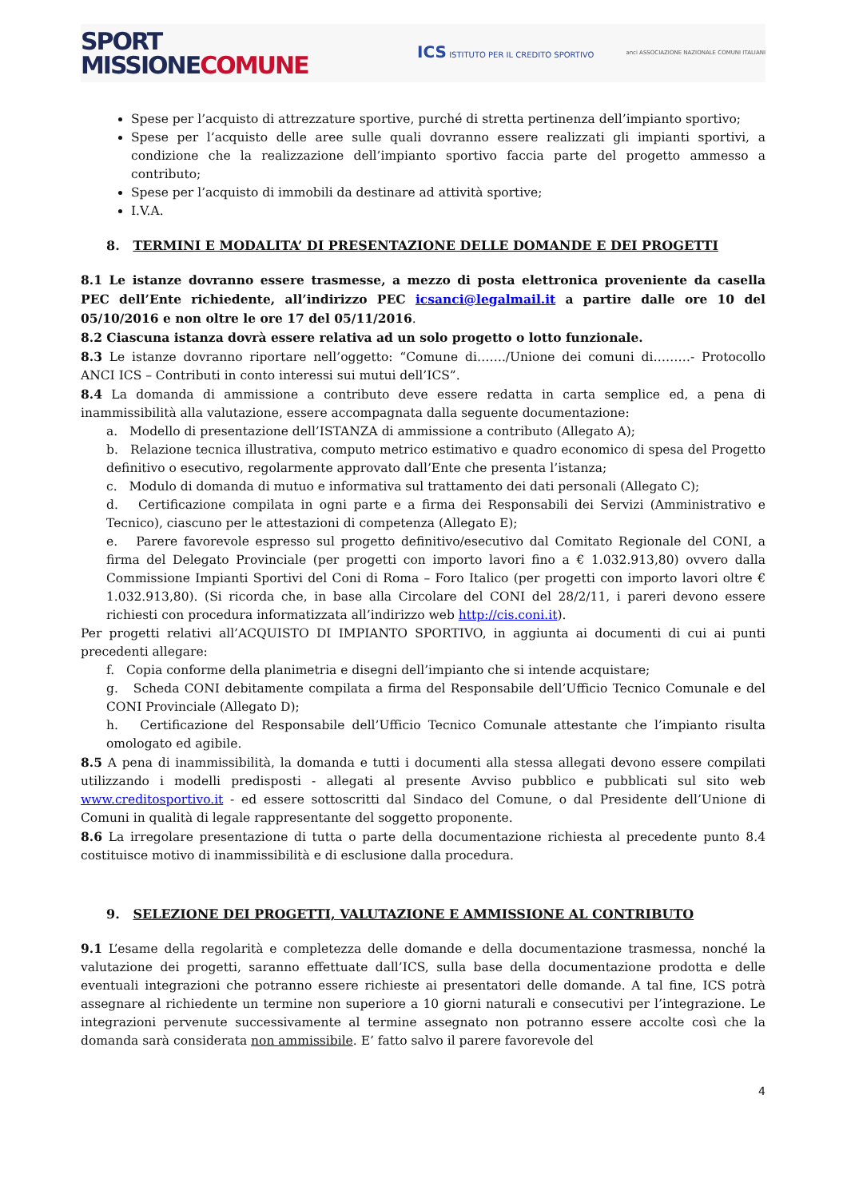SPORT
MISSIONE COMUNE
ICS ISTITUTO PER IL CREDITO SPORTIVO anci ASSOCIAZIONE NAZIONALE COMUNI ITALIANI
Spese per l’acquisto di attrezzature sportive, purché di stretta pertinenza dell’impianto sportivo;
Spese per l’acquisto delle aree sulle quali dovranno essere realizzati gli impianti sportivi, a condizione che la realizzazione dell’impianto sportivo faccia parte del progetto ammesso a contributo;
Spese per l’acquisto di immobili da destinare ad attività sportive;
I.V.A.
8. TERMINI E MODALITA’ DI PRESENTAZIONE DELLE DOMANDE E DEI PROGETTI
8.1 Le istanze dovranno essere trasmesse, a mezzo di posta elettronica proveniente da casella PEC dell’Ente richiedente, all’indirizzo PEC icsanci@legalmail.it a partire dalle ore 10 del 05/10/2016 e non oltre le ore 17 del 05/11/2016.
8.2 Ciascuna istanza dovrà essere relativa ad un solo progetto o lotto funzionale.
8.3 Le istanze dovranno riportare nell’oggetto: “Comune di……./Unione dei comuni di………- Protocollo ANCI ICS – Contributi in conto interessi sui mutui dell’ICS”.
8.4 La domanda di ammissione a contributo deve essere redatta in carta semplice ed, a pena di inammissibilità alla valutazione, essere accompagnata dalla seguente documentazione:
a. Modello di presentazione dell’ISTANZA di ammissione a contributo (Allegato A);
b. Relazione tecnica illustrativa, computo metrico estimativo e quadro economico di spesa del Progetto definitivo o esecutivo, regolarmente approvato dall’Ente che presenta l’istanza;
c. Modulo di domanda di mutuo e informativa sul trattamento dei dati personali (Allegato C);
d. Certificazione compilata in ogni parte e a firma dei Responsabili dei Servizi (Amministrativo e Tecnico), ciascuno per le attestazioni di competenza (Allegato E);
e. Parere favorevole espresso sul progetto definitivo/esecutivo dal Comitato Regionale del CONI, a firma del Delegato Provinciale (per progetti con importo lavori fino a € 1.032.913,80) ovvero dalla Commissione Impianti Sportivi del Coni di Roma – Foro Italico (per progetti con importo lavori oltre € 1.032.913,80). (Si ricorda che, in base alla Circolare del CONI del 28/2/11, i pareri devono essere richiesti con procedura informatizzata all’indirizzo web http://cis.coni.it).
Per progetti relativi all’ACQUISTO DI IMPIANTO SPORTIVO, in aggiunta ai documenti di cui ai punti precedenti allegare:
f. Copia conforme della planimetria e disegni dell’impianto che si intende acquistare;
g. Scheda CONI debitamente compilata a firma del Responsabile dell’Ufficio Tecnico Comunale e del CONI Provinciale (Allegato D);
h. Certificazione del Responsabile dell’Ufficio Tecnico Comunale attestante che l’impianto risulta omologato ed agibile.
8.5 A pena di inammissibilità, la domanda e tutti i documenti alla stessa allegati devono essere compilati utilizzando i modelli predisposti - allegati al presente Avviso pubblico e pubblicati sul sito web www.creditosportivo.it - ed essere sottoscritti dal Sindaco del Comune, o dal Presidente dell’Unione di Comuni in qualità di legale rappresentante del soggetto proponente.
8.6 La irregolare presentazione di tutta o parte della documentazione richiesta al precedente punto 8.4 costituisce motivo di inammissibilità e di esclusione dalla procedura.
9. SELEZIONE DEI PROGETTI, VALUTAZIONE E AMMISSIONE AL CONTRIBUTO
9.1 L’esame della regolarità e completezza delle domande e della documentazione trasmessa, nonché la valutazione dei progetti, saranno effettuate dall’ICS, sulla base della documentazione prodotta e delle eventuali integrazioni che potranno essere richieste ai presentatori delle domande. A tal fine, ICS potrà assegnare al richiedente un termine non superiore a 10 giorni naturali e consecutivi per l’integrazione. Le integrazioni pervenute successivamente al termine assegnato non potranno essere accolte così che la domanda sarà considerata non ammissibile. E’ fatto salvo il parere favorevole del
4